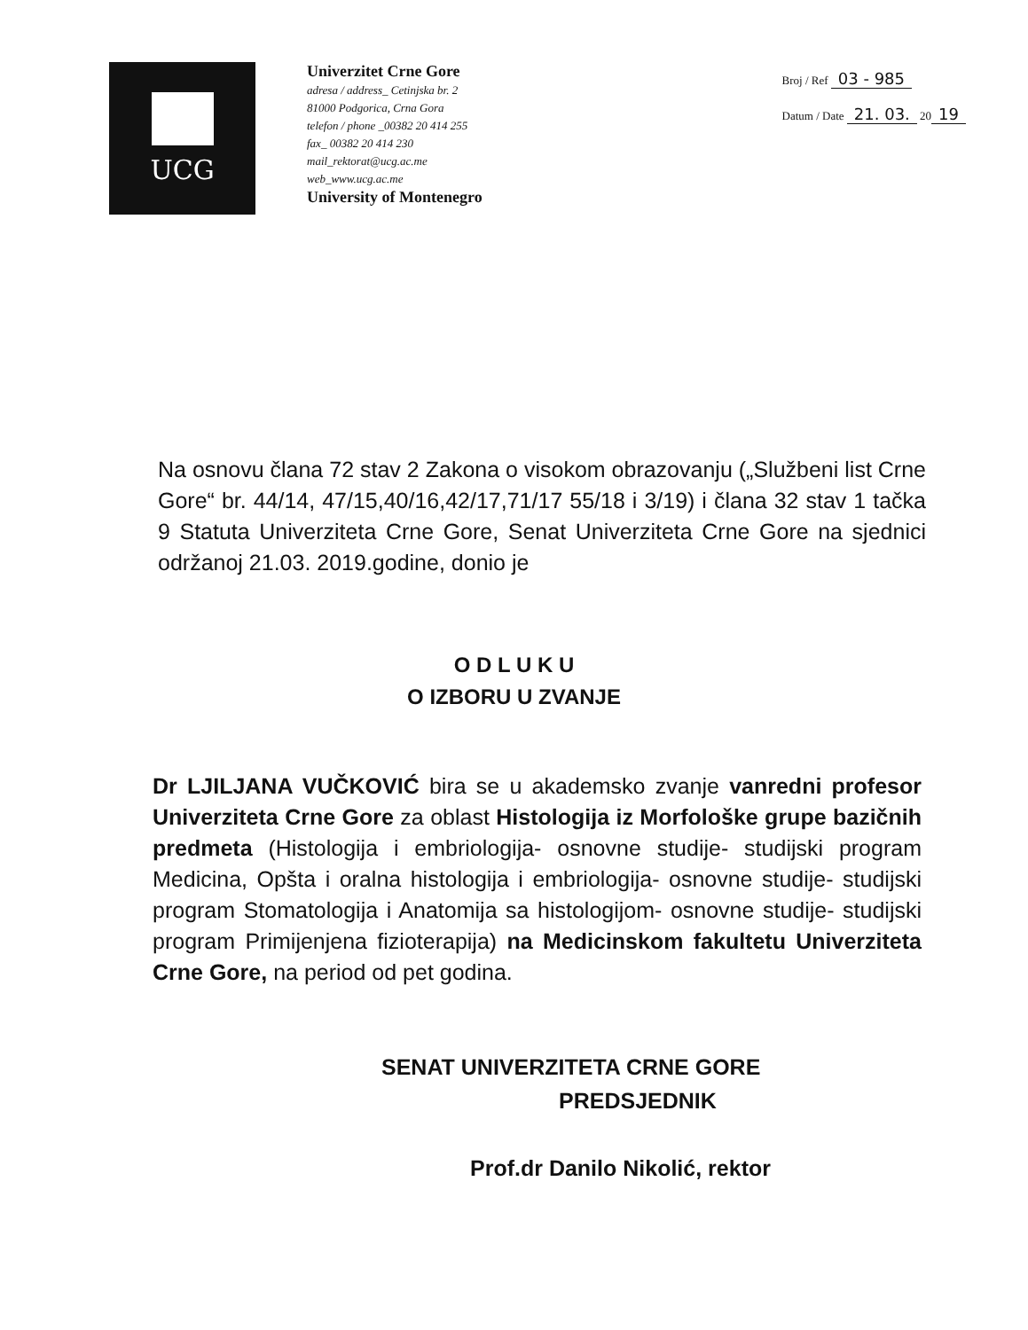UCG
Univerzitet Crne Gore
adresa / address_ Cetinjska br. 2
81000 Podgorica, Crna Gora
telefon / phone _00382 20 414 255
fax_ 00382 20 414 230
mail_rektorat@ucg.ac.me
web_www.ucg.ac.me
University of Montenegro
Broj / Ref 03 - 985
Datum / Date 21. 03. 20 19
Na osnovu člana 72 stav 2 Zakona o visokom obrazovanju („Službeni list Crne Gore“ br. 44/14, 47/15,40/16,42/17,71/17 55/18 i 3/19) i člana 32 stav 1 tačka 9 Statuta Univerziteta Crne Gore, Senat Univerziteta Crne Gore na sjednici održanoj 21.03. 2019.godine, donio je
O D L U K U
O IZBORU U ZVANJE
Dr LJILJANA VUČKOVIĆ bira se u akademsko zvanje vanredni profesor Univerziteta Crne Gore za oblast Histologija iz Morfološke grupe bazičnih predmeta (Histologija i embriologija- osnovne studije- studijski program Medicina, Opšta i oralna histologija i embriologija- osnovne studije- studijski program Stomatologija i Anatomija sa histologijom- osnovne studije- studijski program Primijenjena fizioterapija) na Medicinskom fakultetu Univerziteta Crne Gore, na period od pet godina.
SENAT UNIVERZITETA CRNE GORE
PREDSJEDNIK
Prof.dr Danilo Nikolić, rektor